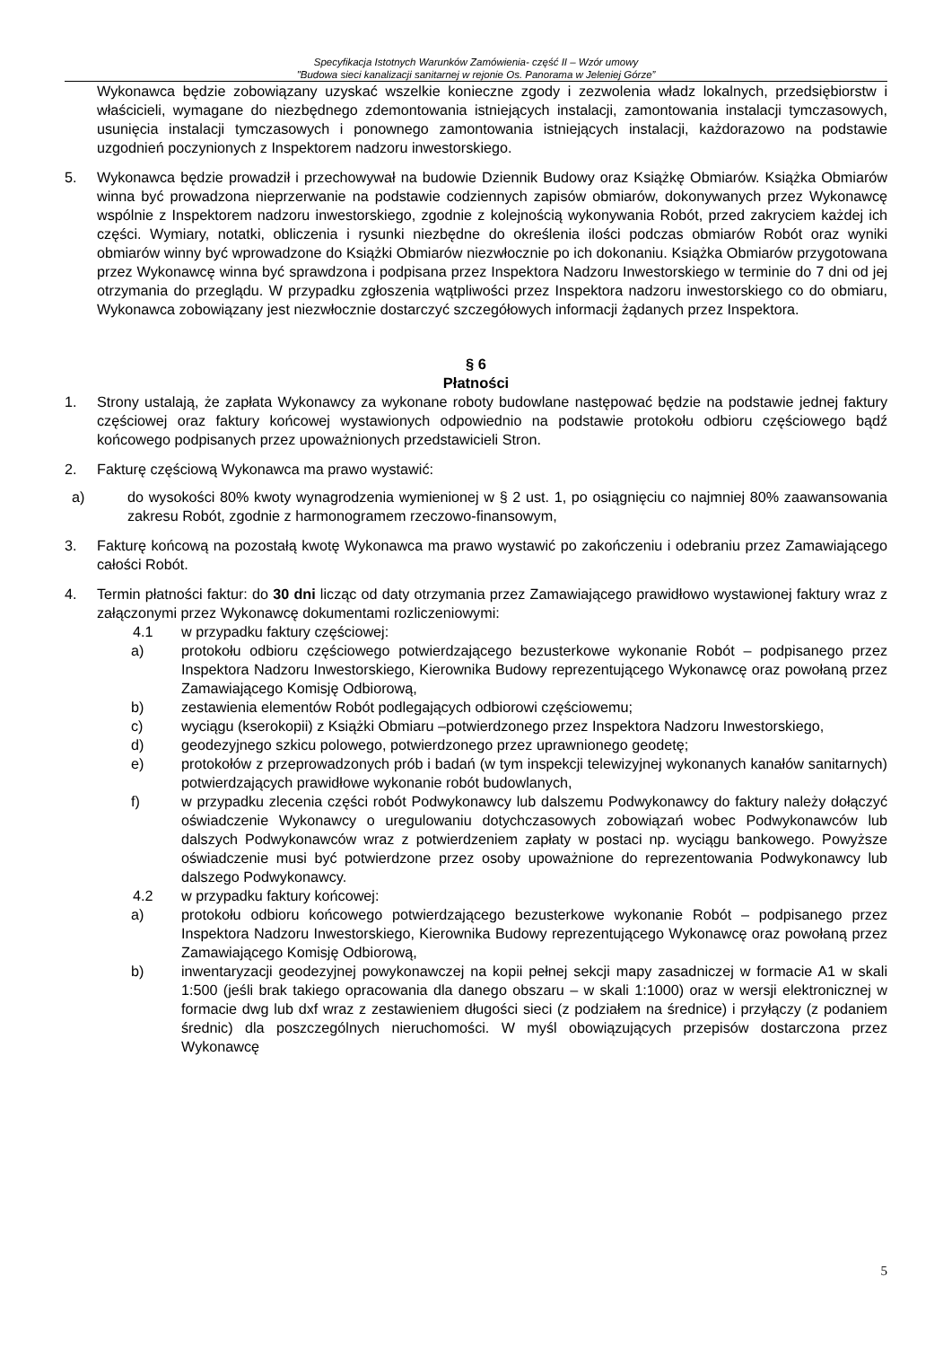Specyfikacja Istotnych Warunków Zamówienia- część II – Wzór umowy
"Budowa sieci kanalizacji sanitarnej w rejonie Os. Panorama w Jeleniej Górze”
Wykonawca będzie zobowiązany uzyskać wszelkie konieczne zgody i zezwolenia władz lokalnych, przedsiębiorstw i właścicieli, wymagane do niezbędnego zdemontowania istniejących instalacji, zamontowania instalacji tymczasowych, usunięcia instalacji tymczasowych i ponownego zamontowania istniejących instalacji, każdorazowo na podstawie uzgodnień poczynionych z Inspektorem nadzoru inwestorskiego.
5. Wykonawca będzie prowadził i przechowywał na budowie Dziennik Budowy oraz Książkę Obmiarów. Książka Obmiarów winna być prowadzona nieprzerwanie na podstawie codziennych zapisów obmiarów, dokonywanych przez Wykonawcę wspólnie z Inspektorem nadzoru inwestorskiego, zgodnie z kolejnością wykonywania Robót, przed zakryciem każdej ich części. Wymiary, notatki, obliczenia i rysunki niezbędne do określenia ilości podczas obmiarów Robót oraz wyniki obmiarów winny być wprowadzone do Książki Obmiarów niezwłocznie po ich dokonaniu. Książka Obmiarów przygotowana przez Wykonawcę winna być sprawdzona i podpisana przez Inspektora Nadzoru Inwestorskiego w terminie do 7 dni od jej otrzymania do przeglądu. W przypadku zgłoszenia wątpliwości przez Inspektora nadzoru inwestorskiego co do obmiaru, Wykonawca zobowiązany jest niezwłocznie dostarczyć szczegółowych informacji żądanych przez Inspektora.
§ 6
Płatności
1. Strony ustalają, że zapłata Wykonawcy za wykonane roboty budowlane następować będzie na podstawie jednej faktury częściowej oraz faktury końcowej wystawionych odpowiednio na podstawie protokołu odbioru częściowego bądź końcowego podpisanych przez upoważnionych przedstawicieli Stron.
2. Fakturę częściową Wykonawca ma prawo wystawić:
a) do wysokości 80% kwoty wynagrodzenia wymienionej w § 2 ust. 1, po osiągnięciu co najmniej 80% zaawansowania zakresu Robót, zgodnie z harmonogramem rzeczowo-finansowym,
3. Fakturę końcową na pozostałą kwotę Wykonawca ma prawo wystawić po zakończeniu i odebraniu przez Zamawiającego całości Robót.
4. Termin płatności faktur: do 30 dni licząc od daty otrzymania przez Zamawiającego prawidłowo wystawionej faktury wraz z załączonymi przez Wykonawcę dokumentami rozliczeniowymi:
4.1 w przypadku faktury częściowej:
a) protokołu odbioru częściowego potwierdzającego bezusterkowe wykonanie Robót – podpisanego przez Inspektora Nadzoru Inwestorskiego, Kierownika Budowy reprezentującego Wykonawcę oraz powołaną przez Zamawiającego Komisję Odbiorową,
b) zestawienia elementów Robót podlegających odbiorowi częściowemu;
c) wyciągu (kserokopii) z Książki Obmiaru –potwierdzonego przez Inspektora Nadzoru Inwestorskiego,
d) geodezyjnego szkicu polowego, potwierdzonego przez uprawnionego geodetę;
e) protokołów z przeprowadzonych prób i badań (w tym inspekcji telewizyjnej wykonanych kanałów sanitarnych) potwierdzających prawidłowe wykonanie robót budowlanych,
f) w przypadku zlecenia części robót Podwykonawcy lub dalszemu Podwykonawcy do faktury należy dołączyć oświadczenie Wykonawcy o uregulowaniu dotychczasowych zobowiązań wobec Podwykonawców lub dalszych Podwykonawców wraz z potwierdzeniem zapłaty w postaci np. wyciągu bankowego. Powyższe oświadczenie musi być potwierdzone przez osoby upoważnione do reprezentowania Podwykonawcy lub dalszego Podwykonawcy.
4.2 w przypadku faktury końcowej:
a) protokołu odbioru końcowego potwierdzającego bezusterkowe wykonanie Robót – podpisanego przez Inspektora Nadzoru Inwestorskiego, Kierownika Budowy reprezentującego Wykonawcę oraz powołaną przez Zamawiającego Komisję Odbiorową,
b) inwentaryzacji geodezyjnej powykonawczej na kopii pełnej sekcji mapy zasadniczej w formacie A1 w skali 1:500 (jeśli brak takiego opracowania dla danego obszaru – w skali 1:1000) oraz w wersji elektronicznej w formacie dwg lub dxf wraz z zestawieniem długości sieci (z podziałem na średnice) i przyłączy (z podaniem średnic) dla poszczególnych nieruchomości. W myśl obowiązujących przepisów dostarczona przez Wykonawcę
5